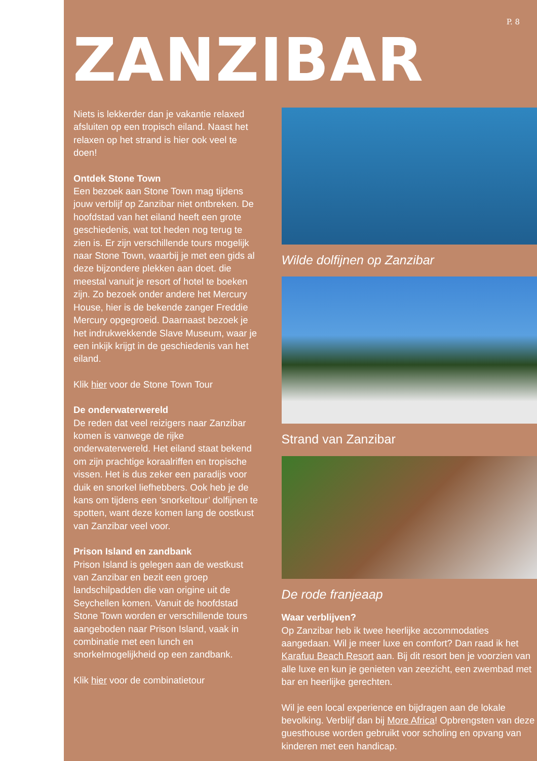P. 8
ZANZIBAR
Niets is lekkerder dan je vakantie relaxed afsluiten op een tropisch eiland. Naast het relaxen op het strand is hier ook veel te doen!
Ontdek Stone Town
Een bezoek aan Stone Town mag tijdens jouw verblijf op Zanzibar niet ontbreken. De hoofdstad van het eiland heeft een grote geschiedenis, wat tot heden nog terug te zien is. Er zijn verschillende tours mogelijk naar Stone Town, waarbij je met een gids al deze bijzondere plekken aan doet. die meestal vanuit je resort of hotel te boeken zijn. Zo bezoek onder andere het Mercury House, hier is de bekende zanger Freddie Mercury opgegroeid. Daarnaast bezoek je het indrukwekkende Slave Museum, waar je een inkijk krijgt in de geschiedenis van het eiland.
Klik hier voor de Stone Town Tour
De onderwaterwereld
De reden dat veel reizigers naar Zanzibar komen is vanwege de rijke onderwaterwereld. Het eiland staat bekend om zijn prachtige koraalriffen en tropische vissen. Het is dus zeker een paradijs voor duik en snorkel liefhebbers. Ook heb je de kans om tijdens een ‘snorkeltour’ dolfijnen te spotten, want deze komen lang de oostkust van Zanzibar veel voor.
Prison Island en zandbank
Prison Island is gelegen aan de westkust van Zanzibar en bezit een groep landschilpadden die van origine uit de Seychellen komen. Vanuit de hoofdstad Stone Town worden er verschillende tours aangeboden naar Prison Island, vaak in combinatie met een lunch en snorkelmogelijkheid op een zandbank.
Klik hier voor de combinatietour
Wilde dolfijnen op Zanzibar
Strand van Zanzibar
De rode franjeaap
Waar verblijven?
Op Zanzibar heb ik twee heerlijke accommodaties aangedaan. Wil je meer luxe en comfort? Dan raad ik het Karafuu Beach Resort aan. Bij dit resort ben je voorzien van alle luxe en kun je genieten van zeezicht, een zwembad met bar en heerlijke gerechten.
Wil je een local experience en bijdragen aan de lokale bevolking. Verblijf dan bij More Africa! Opbrengsten van deze guesthouse worden gebruikt voor scholing en opvang van kinderen met een handicap.